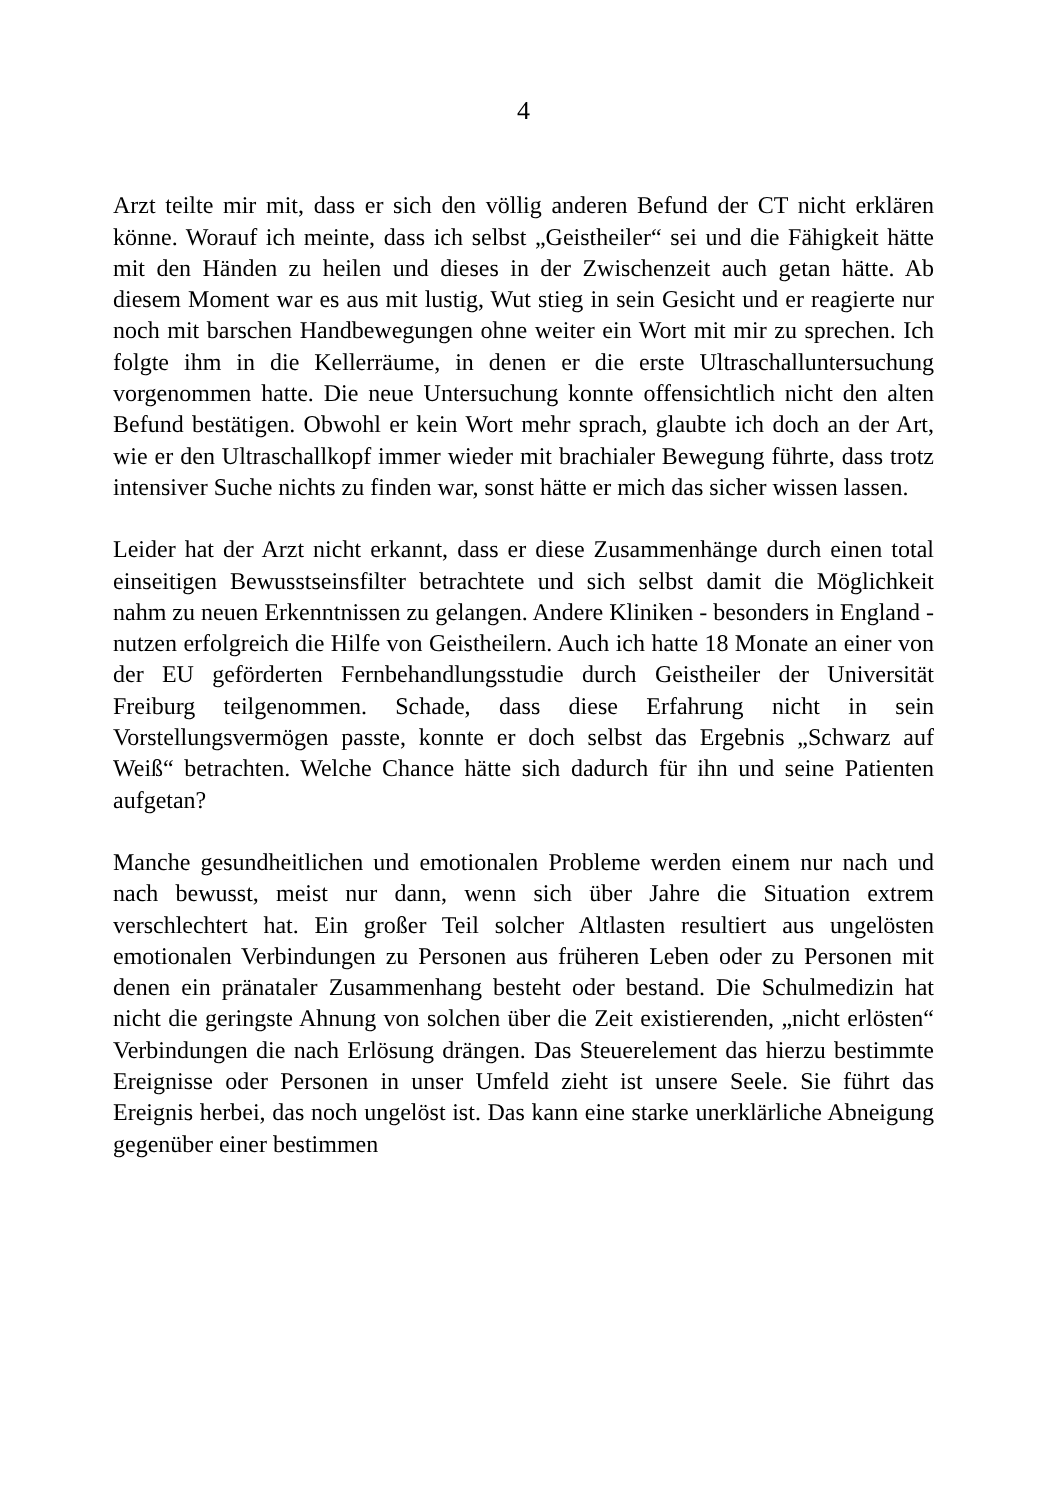4
Arzt teilte mir mit, dass er sich den völlig anderen Befund der CT nicht erklären könne. Worauf ich meinte, dass ich selbst „Geistheiler“ sei und die Fähigkeit hätte mit den Händen zu heilen und dieses in der Zwischenzeit auch getan hätte. Ab diesem Moment war es aus mit lustig, Wut stieg in sein Gesicht und er reagierte nur noch mit barschen Handbewegungen ohne weiter ein Wort mit mir zu sprechen. Ich folgte ihm in die Kellerräume, in denen er die erste Ultraschalluntersuchung vorgenommen hatte. Die neue Untersuchung konnte offensichtlich nicht den alten Befund bestätigen. Obwohl er kein Wort mehr sprach, glaubte ich doch an der Art, wie er den Ultraschallkopf immer wieder mit brachialer Bewegung führte, dass trotz intensiver Suche nichts zu finden war, sonst hätte er mich das sicher wissen lassen.
Leider hat der Arzt nicht erkannt, dass er diese Zusammenhänge durch einen total einseitigen Bewusstseinsfilter betrachtete und sich selbst damit die Möglichkeit nahm zu neuen Erkenntnissen zu gelangen. Andere Kliniken - besonders in England - nutzen erfolgreich die Hilfe von Geistheilern. Auch ich hatte 18 Monate an einer von der EU geförderten Fernbehandlungsstudie durch Geistheiler der Universität Freiburg teilgenommen. Schade, dass diese Erfahrung nicht in sein Vorstellungsvermögen passte, konnte er doch selbst das Ergebnis „Schwarz auf Weiß“ betrachten. Welche Chance hätte sich dadurch für ihn und seine Patienten aufgetan?
Manche gesundheitlichen und emotionalen Probleme werden einem nur nach und nach bewusst, meist nur dann, wenn sich über Jahre die Situation extrem verschlechtert hat. Ein großer Teil solcher Altlasten resultiert aus ungelösten emotionalen Verbindungen zu Personen aus früheren Leben oder zu Personen mit denen ein pränataler Zusammenhang besteht oder bestand. Die Schulmedizin hat nicht die geringste Ahnung von solchen über die Zeit existierenden, „nicht erlösten“ Verbindungen die nach Erlösung drängen. Das Steuerelement das hierzu bestimmte Ereignisse oder Personen in unser Umfeld zieht ist unsere Seele. Sie führt das Ereignis herbei, das noch ungelöst ist. Das kann eine starke unerklärliche Abneigung gegenüber einer bestimmen